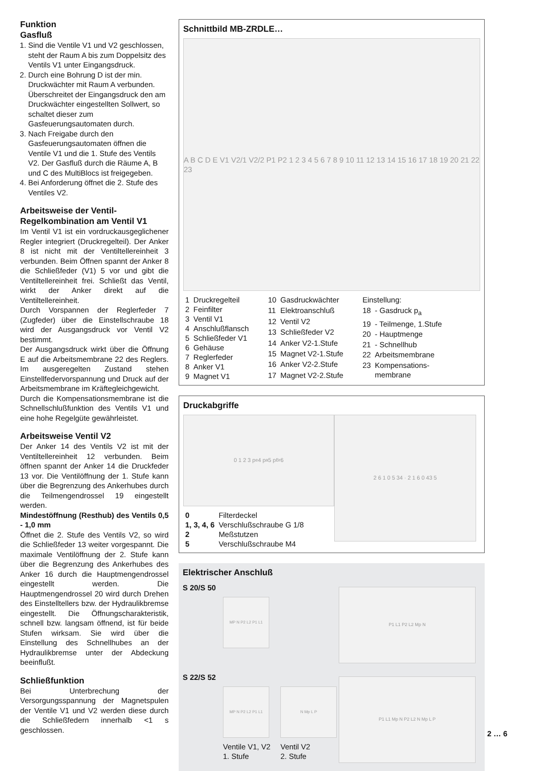Funktion
Gasfluß
1. Sind die Ventile V1 und V2 geschlossen, steht der Raum A bis zum Doppelsitz des Ventils V1 unter Eingangsdruck.
2. Durch eine Bohrung D ist der min. Druckwächter mit Raum A verbunden. Überschreitet der Eingangsdruck den am Druckwächter eingestellten Sollwert, so schaltet dieser zum Gasfeuerungsautomaten durch.
3. Nach Freigabe durch den Gasfeuerungsautomaten öffnen die Ventile V1 und die 1. Stufe des Ventils V2. Der Gasfluß durch die Räume A, B und C des MultiBlocs ist freigegeben.
4. Bei Anforderung öffnet die 2. Stufe des Ventiles V2.
Arbeitsweise der Ventil-Regelkombination am Ventil V1
Im Ventil V1 ist ein vordruckausgeglichener Regler integriert (Druckregelteil). Der Anker 8 ist nicht mit der Ventiltellereinheit 3 verbunden. Beim Öffnen spannt der Anker 8 die Schließfeder (V1) 5 vor und gibt die Ventiltellereinheit frei. Schließt das Ventil, wirkt der Anker direkt auf die Ventiltellereinheit.
Durch Vorspannen der Reglerfeder 7 (Zugfeder) über die Einstellschraube 18 wird der Ausgangsdruck vor Ventil V2 bestimmt.
Der Ausgangsdruck wirkt über die Öffnung E auf die Arbeitsmembrane 22 des Reglers. Im ausgeregelten Zustand stehen Einstellfedervorspannung und Druck auf der Arbeitsmembrane im Kräftegleichgewicht.
Durch die Kompensationsmembrane ist die Schnellschlußfunktion des Ventils V1 und eine hohe Regelgüte gewährleistet.
Arbeitsweise Ventil V2
Der Anker 14 des Ventils V2 ist mit der Ventiltellereinheit 12 verbunden. Beim öffnen spannt der Anker 14 die Druckfeder 13 vor. Die Ventilöffnung der 1. Stufe kann über die Begrenzung des Ankerhubes durch die Teilmengendrossel 19 eingestellt werden.
Mindestöffnung (Resthub) des Ventils 0,5 - 1,0 mm
Öffnet die 2. Stufe des Ventils V2, so wird die Schließfeder 13 weiter vorgespannt. Die maximale Ventilöffnung der 2. Stufe kann über die Begrenzung des Ankerhubes des Anker 16 durch die Hauptmengendrossel eingestellt werden. Die Hauptmengendrossel 20 wird durch Drehen des Einstelltellers bzw. der Hydraulikbremse eingestellt. Die Öffnungscharakteristik, schnell bzw. langsam öffnend, ist für beide Stufen wirksam. Sie wird über die Einstellung des Schnellhubes an der Hydraulikbremse unter der Abdeckung beeinflußt.
Schließfunktion
Bei Unterbrechung der Versorgungsspannung der Magnetspulen der Ventile V1 und V2 werden diese durch die Schließfedern innerhalb <1 s geschlossen.
Schnittbild MB-ZRDLE…
A B C D E V1 V2/1 V2/2 P1 P2 1 2 3 4 5 6 7 8 9 10 11 12 13 14 15 16 17 18 19 20 21 22 23
| 1 | Druckregelteil |
| 2 | Feinfilter |
| 3 | Ventil V1 |
| 4 | Anschlußflansch |
| 5 | Schließfeder V1 |
| 6 | Gehäuse |
| 7 | Reglerfeder |
| 8 | Anker V1 |
| 9 | Magnet V1 |
| 10 | Gasdruckwächter |
| 11 | Elektroanschluß |
| 12 | Ventil V2 |
| 13 | Schließfeder V2 |
| 14 | Anker V2-1.Stufe |
| 15 | Magnet V2-1.Stufe |
| 16 | Anker V2-2.Stufe |
| 17 | Magnet V2-2.Stufe |
| Einstellung: | |
| 18 | - Gasdruck p<sub>a</sub> |
| 19 | - Teilmenge, 1.Stufe |
| 20 | - Hauptmenge |
| 21 | - Schnellhub |
| 22 | Arbeitsmembrane |
| 23 | Kompensations- membrane |
Druckabgriffe
0 1 2 3 p<sub>e</sub> 4 p<sub>a</sub> 5 p<sub>Br</sub> 6
| 0 | Filterdeckel |
| 1, 3, 4, 6 | Verschlußschraube G 1/8 |
| 2 | Meßstutzen |
| 5 | Verschlußschraube M4 |
2 6 1 0 5 34 · 2 1 6 0 43 5
Elektrischer Anschluß
S 20/S 50
MP N P2 L2 P1 L1
P1 L1 P2 L2 Mp N
S 22/S 52
MP N P2 L2 P1 L1
Ventile V1, V2
1. Stufe
N Mp L P
Ventil V2
2. Stufe
P1 L1 Mp N P2 L2 N Mp L P
2 … 6